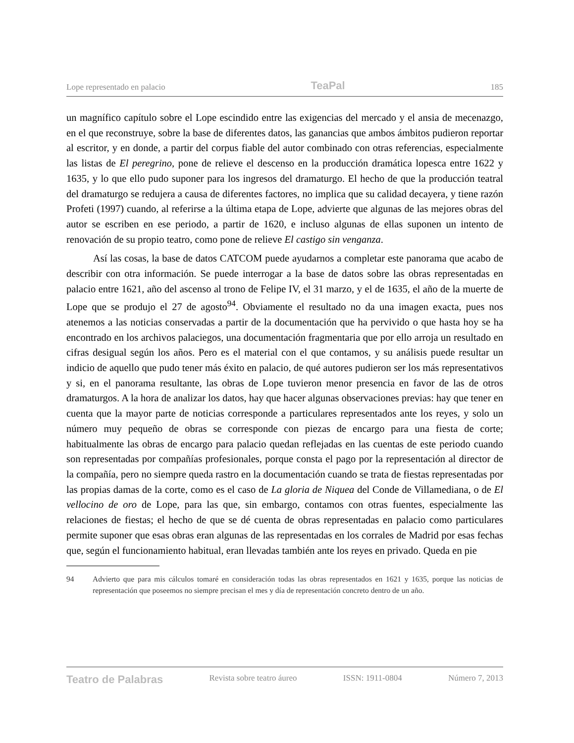Lope representado en palacio TeaPal 185
un magnífico capítulo sobre el Lope escindido entre las exigencias del mercado y el ansia de mecenazgo, en el que reconstruye, sobre la base de diferentes datos, las ganancias que ambos ámbitos pudieron reportar al escritor, y en donde, a partir del corpus fiable del autor combinado con otras referencias, especialmente las listas de El peregrino, pone de relieve el descenso en la producción dramática lopesca entre 1622 y 1635, y lo que ello pudo suponer para los ingresos del dramaturgo. El hecho de que la producción teatral del dramaturgo se redujera a causa de diferentes factores, no implica que su calidad decayera, y tiene razón Profeti (1997) cuando, al referirse a la última etapa de Lope, advierte que algunas de las mejores obras del autor se escriben en ese periodo, a partir de 1620, e incluso algunas de ellas suponen un intento de renovación de su propio teatro, como pone de relieve El castigo sin venganza.
Así las cosas, la base de datos CATCOM puede ayudarnos a completar este panorama que acabo de describir con otra información. Se puede interrogar a la base de datos sobre las obras representadas en palacio entre 1621, año del ascenso al trono de Felipe IV, el 31 marzo, y el de 1635, el año de la muerte de Lope que se produjo el 27 de agosto<sup>94</sup>. Obviamente el resultado no da una imagen exacta, pues nos atenemos a las noticias conservadas a partir de la documentación que ha pervivido o que hasta hoy se ha encontrado en los archivos palaciegos, una documentación fragmentaria que por ello arroja un resultado en cifras desigual según los años. Pero es el material con el que contamos, y su análisis puede resultar un indicio de aquello que pudo tener más éxito en palacio, de qué autores pudieron ser los más representativos y si, en el panorama resultante, las obras de Lope tuvieron menor presencia en favor de las de otros dramaturgos. A la hora de analizar los datos, hay que hacer algunas observaciones previas: hay que tener en cuenta que la mayor parte de noticias corresponde a particulares representados ante los reyes, y solo un número muy pequeño de obras se corresponde con piezas de encargo para una fiesta de corte; habitualmente las obras de encargo para palacio quedan reflejadas en las cuentas de este periodo cuando son representadas por compañías profesionales, porque consta el pago por la representación al director de la compañía, pero no siempre queda rastro en la documentación cuando se trata de fiestas representadas por las propias damas de la corte, como es el caso de La gloria de Niquea del Conde de Villamediana, o de El vellocino de oro de Lope, para las que, sin embargo, contamos con otras fuentes, especialmente las relaciones de fiestas; el hecho de que se dé cuenta de obras representadas en palacio como particulares permite suponer que esas obras eran algunas de las representadas en los corrales de Madrid por esas fechas que, según el funcionamiento habitual, eran llevadas también ante los reyes en privado. Queda en pie
94 Advierto que para mis cálculos tomaré en consideración todas las obras representados en 1621 y 1635, porque las noticias de representación que poseemos no siempre precisan el mes y día de representación concreto dentro de un año.
Teatro de Palabras Revista sobre teatro áureo ISSN: 1911-0804 Número 7, 2013